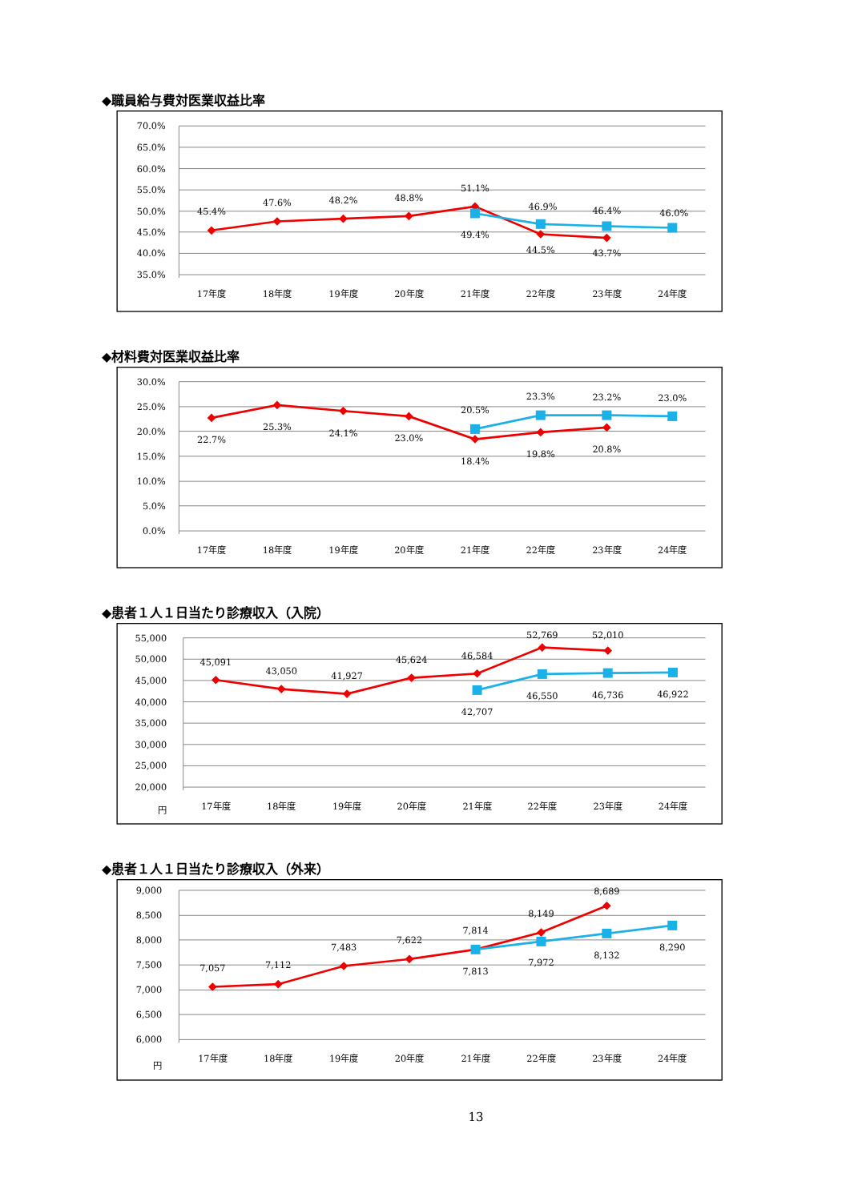◆職員給与費対医業収益比率
70.0%
65.0%
60.0%
55.0%
50.0%
45.0%
40.0%
35.0%
17年度
18年度
19年度
20年度
21年度
22年度
23年度
24年度
45.4%
47.6%
48.2%
48.8%
51.1%
49.4%
46.9%
44.5%
46.4%
43.7%
46.0%
◆材料費対医業収益比率
30.0%
25.0%
20.0%
15.0%
10.0%
5.0%
0.0%
17年度
18年度
19年度
20年度
21年度
22年度
23年度
24年度
22.7%
25.3%
24.1%
23.0%
20.5%
18.4%
23.3%
19.8%
23.2%
20.8%
23.0%
◆患者１人１日当たり診療収入（入院）
55,000
50,000
45,000
40,000
35,000
30,000
25,000
20,000
円
17年度
18年度
19年度
20年度
21年度
22年度
23年度
24年度
45,091
43,050
41,927
45,624
46,584
42,707
52,769
46,550
52,010
46,736
46,922
◆患者１人１日当たり診療収入（外来）
9,000
8,500
8,000
7,500
7,000
6,500
6,000
円
17年度
18年度
19年度
20年度
21年度
22年度
23年度
24年度
7,057
7,112
7,483
7,622
7,814
7,813
8,149
7,972
8,689
8,132
8,290
13